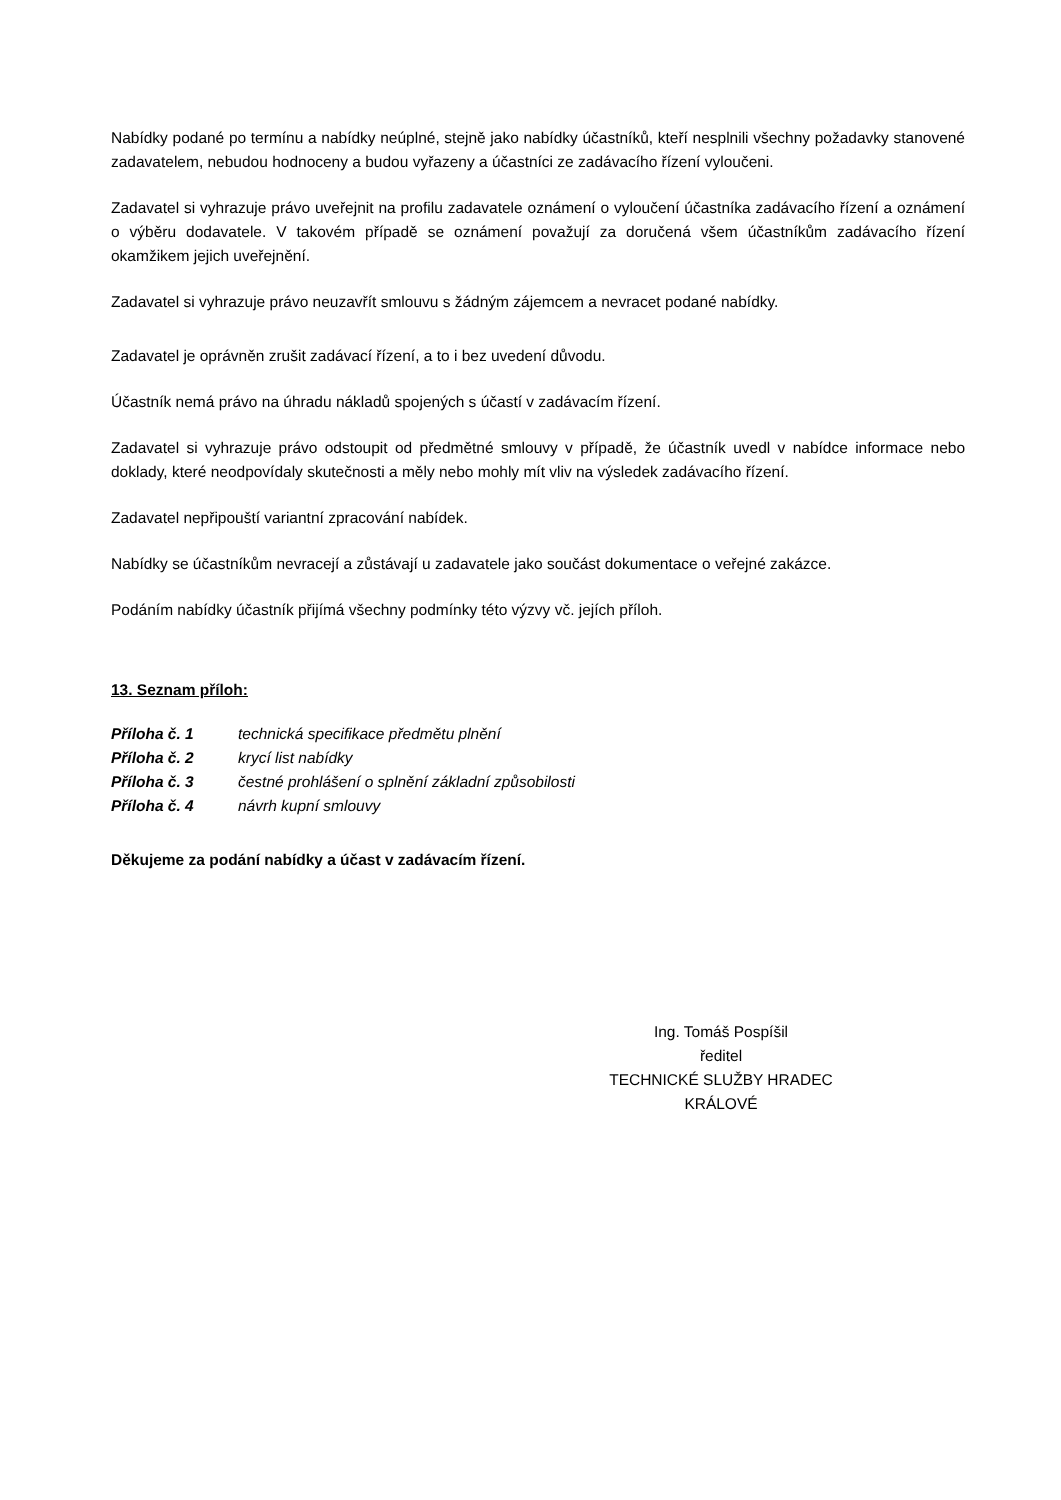Nabídky podané po termínu a nabídky neúplné, stejně jako nabídky účastníků, kteří nesplnili všechny požadavky stanovené zadavatelem, nebudou hodnoceny a budou vyřazeny a účastníci ze zadávacího řízení vyloučeni.
Zadavatel si vyhrazuje právo uveřejnit na profilu zadavatele oznámení o vyloučení účastníka zadávacího řízení a oznámení o výběru dodavatele. V takovém případě se oznámení považují za doručená všem účastníkům zadávacího řízení okamžikem jejich uveřejnění.
Zadavatel si vyhrazuje právo neuzavřít smlouvu s žádným zájemcem a nevracet podané nabídky.
Zadavatel je oprávněn zrušit zadávací řízení, a to i bez uvedení důvodu.
Účastník nemá právo na úhradu nákladů spojených s účastí v zadávacím řízení.
Zadavatel si vyhrazuje právo odstoupit od předmětné smlouvy v případě, že účastník uvedl v nabídce informace nebo doklady, které neodpovídaly skutečnosti a měly nebo mohly mít vliv na výsledek zadávacího řízení.
Zadavatel nepřipouští variantní zpracování nabídek.
Nabídky se účastníkům nevracejí a zůstávají u zadavatele jako součást dokumentace o veřejné zakázce.
Podáním nabídky účastník přijímá všechny podmínky této výzvy vč. jejích příloh.
13. Seznam příloh:
Příloha č. 1 technická specifikace předmětu plnění
Příloha č. 2 krycí list nabídky
Příloha č. 3 čestné prohlášení o splnění základní způsobilosti
Příloha č. 4 návrh kupní smlouvy
Děkujeme za podání nabídky a účast v zadávacím řízení.
Ing. Tomáš Pospíšil
ředitel
TECHNICKÉ SLUŽBY HRADEC KRÁLOVÉ